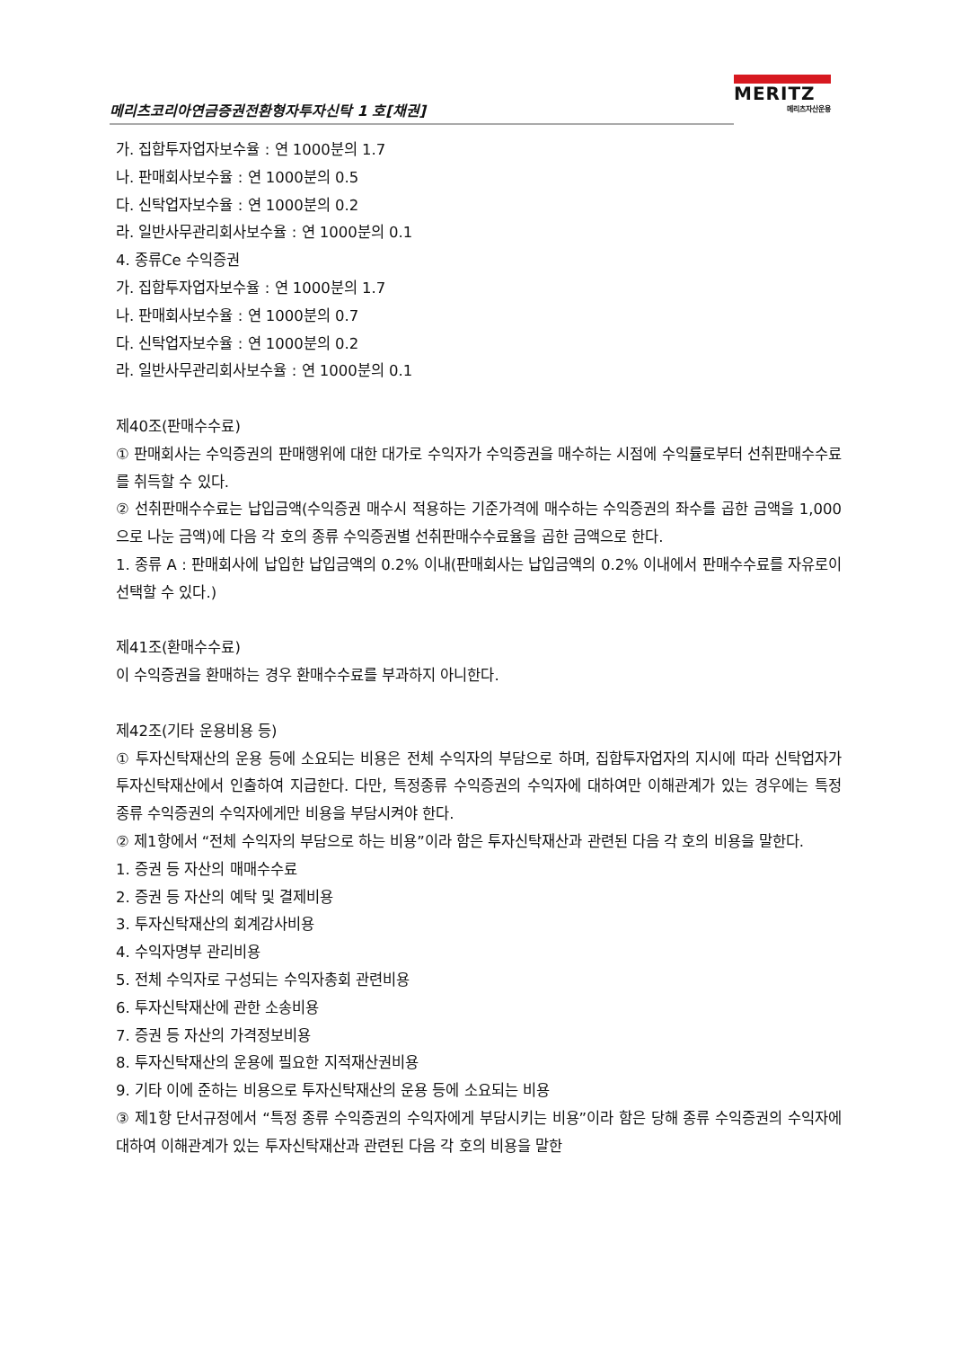메리츠코리아연금증권전환형자투자신탁 1 호[채권]
MERITZ
메리츠자산운용
가. 집합투자업자보수율 : 연 1000분의 1.7
나. 판매회사보수율 : 연 1000분의 0.5
다. 신탁업자보수율 : 연 1000분의 0.2
라. 일반사무관리회사보수율 : 연 1000분의 0.1
4. 종류Ce 수익증권
가. 집합투자업자보수율 : 연 1000분의 1.7
나. 판매회사보수율 : 연 1000분의 0.7
다. 신탁업자보수율 : 연 1000분의 0.2
라. 일반사무관리회사보수율 : 연 1000분의 0.1
제40조(판매수수료)
① 판매회사는 수익증권의 판매행위에 대한 대가로 수익자가 수익증권을 매수하는 시점에 수익률로부터 선취판매수수료를 취득할 수 있다.
② 선취판매수수료는 납입금액(수익증권 매수시 적용하는 기준가격에 매수하는 수익증권의 좌수를 곱한 금액을 1,000으로 나눈 금액)에 다음 각 호의 종류 수익증권별 선취판매수수료율을 곱한 금액으로 한다.
1. 종류 A : 판매회사에 납입한 납입금액의 0.2% 이내(판매회사는 납입금액의 0.2% 이내에서 판매수수료를 자유로이 선택할 수 있다.)
제41조(환매수수료)
이 수익증권을 환매하는 경우 환매수수료를 부과하지 아니한다.
제42조(기타 운용비용 등)
① 투자신탁재산의 운용 등에 소요되는 비용은 전체 수익자의 부담으로 하며, 집합투자업자의 지시에 따라 신탁업자가 투자신탁재산에서 인출하여 지급한다. 다만, 특정종류 수익증권의 수익자에 대하여만 이해관계가 있는 경우에는 특정 종류 수익증권의 수익자에게만 비용을 부담시켜야 한다.
② 제1항에서 “전체 수익자의 부담으로 하는 비용”이라 함은 투자신탁재산과 관련된 다음 각 호의 비용을 말한다.
1. 증권 등 자산의 매매수수료
2. 증권 등 자산의 예탁 및 결제비용
3. 투자신탁재산의 회계감사비용
4. 수익자명부 관리비용
5. 전체 수익자로 구성되는 수익자총회 관련비용
6. 투자신탁재산에 관한 소송비용
7. 증권 등 자산의 가격정보비용
8. 투자신탁재산의 운용에 필요한 지적재산권비용
9. 기타 이에 준하는 비용으로 투자신탁재산의 운용 등에 소요되는 비용
③ 제1항 단서규정에서 “특정 종류 수익증권의 수익자에게 부담시키는 비용”이라 함은 당해 종류 수익증권의 수익자에 대하여 이해관계가 있는 투자신탁재산과 관련된 다음 각 호의 비용을 말한